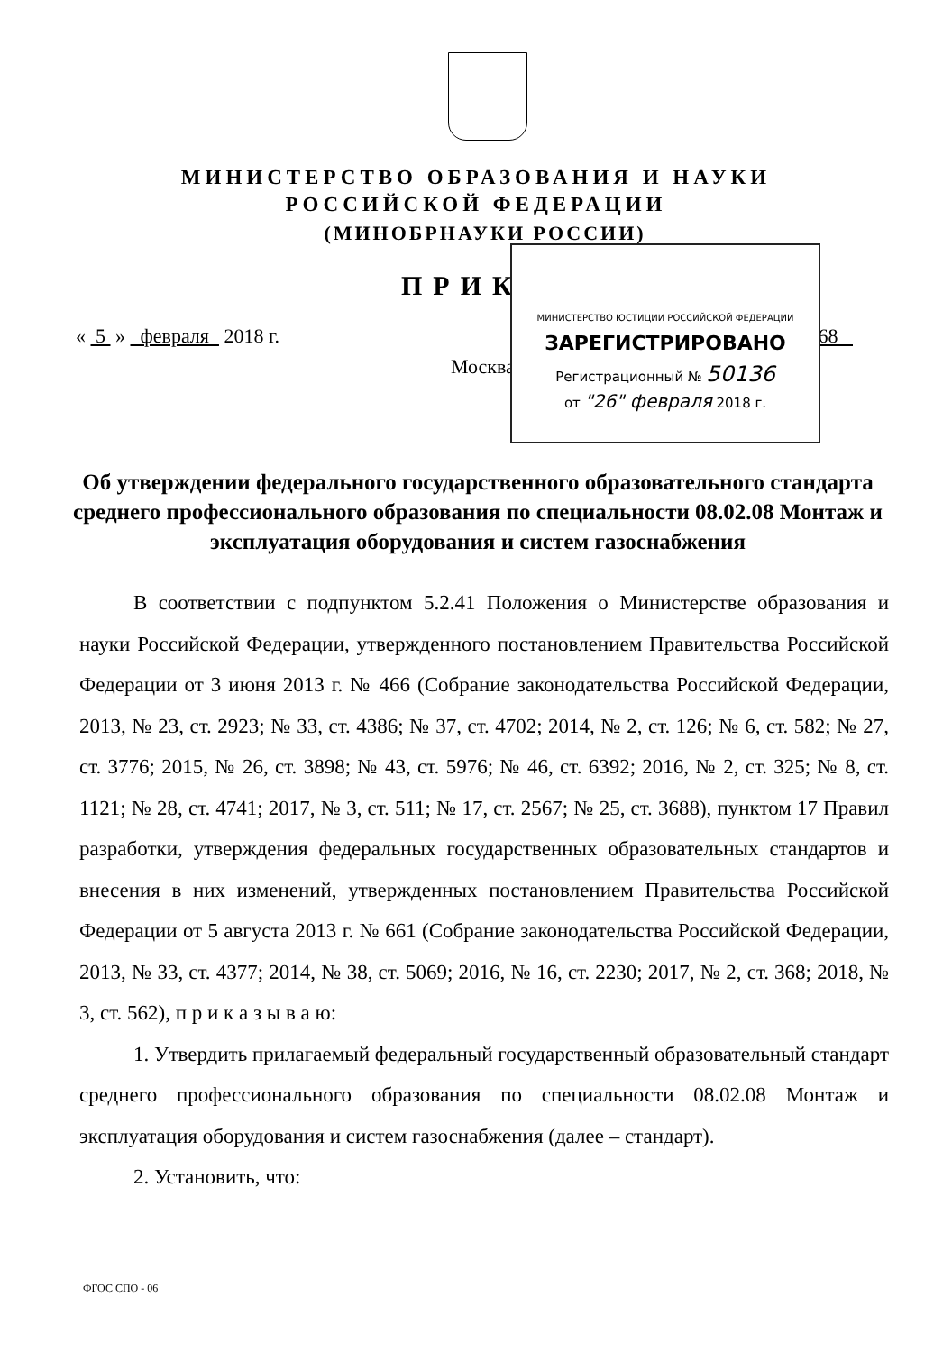МИНИСТЕРСТВО ОБРАЗОВАНИЯ И НАУКИ
РОССИЙСКОЙ ФЕДЕРАЦИИ
(МИНОБРНАУКИ РОССИИ)
ПРИКАЗ
« 5 » февраля 2018 г. № 68
Москва
МИНИСТЕРСТВО ЮСТИЦИИ РОССИЙСКОЙ ФЕДЕРАЦИИ
ЗАРЕГИСТРИРОВАНО
Регистрационный № 50136
от "26" февраля 2018 г.
Об утверждении федерального государственного образовательного стандарта среднего профессионального образования по специальности 08.02.08 Монтаж и эксплуатация оборудования и систем газоснабжения
В соответствии с подпунктом 5.2.41 Положения о Министерстве образования и науки Российской Федерации, утвержденного постановлением Правительства Российской Федерации от 3 июня 2013 г. № 466 (Собрание законодательства Российской Федерации, 2013, № 23, ст. 2923; № 33, ст. 4386; № 37, ст. 4702; 2014, № 2, ст. 126; № 6, ст. 582; № 27, ст. 3776; 2015, № 26, ст. 3898; № 43, ст. 5976; № 46, ст. 6392; 2016, № 2, ст. 325; № 8, ст. 1121; № 28, ст. 4741; 2017, № 3, ст. 511; № 17, ст. 2567; № 25, ст. 3688), пунктом 17 Правил разработки, утверждения федеральных государственных образовательных стандартов и внесения в них изменений, утвержденных постановлением Правительства Российской Федерации от 5 августа 2013 г. № 661 (Собрание законодательства Российской Федерации, 2013, № 33, ст. 4377; 2014, № 38, ст. 5069; 2016, № 16, ст. 2230; 2017, № 2, ст. 368; 2018, № 3, ст. 562), п р и к а з ы в а ю:
1. Утвердить прилагаемый федеральный государственный образовательный стандарт среднего профессионального образования по специальности 08.02.08 Монтаж и эксплуатация оборудования и систем газоснабжения (далее – стандарт).
2. Установить, что:
ФГОС СПО - 06